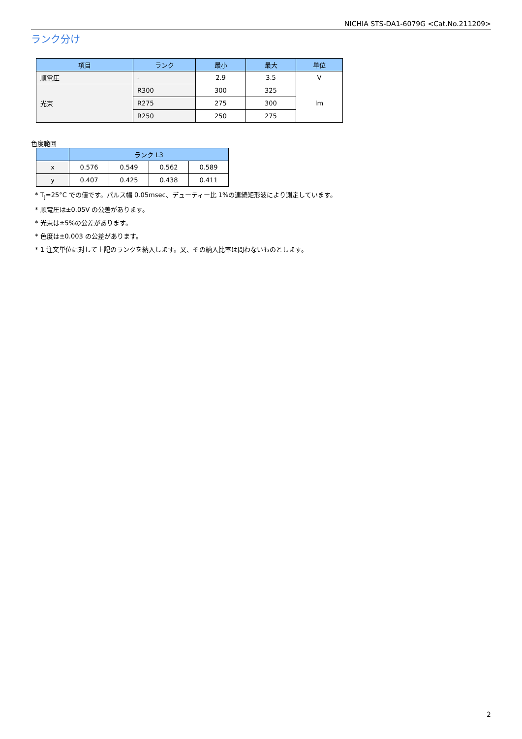NICHIA STS-DA1-6079G <Cat.No.211209>
ランク分け
| 項目 | ランク | 最小 | 最大 | 単位 |
| --- | --- | --- | --- | --- |
| 順電圧 | - | 2.9 | 3.5 | V |
| 光束 | R300 | 300 | 325 | lm |
| | R275 | 275 | 300 | |
| | R250 | 250 | 275 | |
色度範囲
| | ランク L3 | | | |
| --- | --- | --- | --- | --- |
| x | 0.576 | 0.549 | 0.562 | 0.589 |
| y | 0.407 | 0.425 | 0.438 | 0.411 |
* T<sub>J</sub>=25°C での値です。パルス幅 0.05msec、デューティー比 1%の連続矩形波により測定しています。
* 順電圧は±0.05V の公差があります。
* 光束は±5%の公差があります。
* 色度は±0.003 の公差があります。
* 1 注文単位に対して上記のランクを納入します。又、その納入比率は問わないものとします。
2